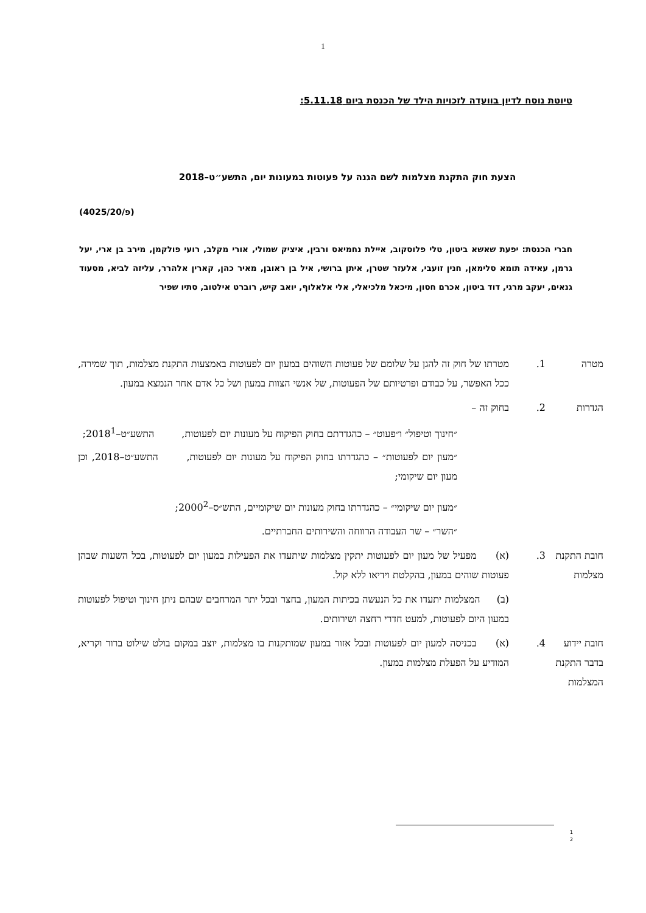1
טיוטת נוסח לדיון בוועדה לזכויות הילד של הכנסת ביום 5.11.18:
הצעת חוק התקנת מצלמות לשם הגנה על פעוטות במעונות יום, התשע״ט–2018
(פ/4025/20)
חברי הכנסת: יפעת שאשא ביטון, טלי פלוסקוב, איילת נחמיאס ורבין, איציק שמולי, אורי מקלב, רועי פולקמן, מירב בן ארי, יעל גרמן, עאידה תומא סלימאן, חנין זועבי, אלעזר שטרן, איתן ברושי, איל בן ראובן, מאיר כהן, קארין אלהרר, עליזה לביא, מסעוד גנאים, יעקב מרגי, דוד ביטון, אכרם חסון, מיכאל מלכיאלי, אלי אלאלוף, יואב קיש, רוברט אילטוב, סתיו שפיר
מטרה 1. מטרתו של חוק זה להגן על שלומם של פעוטות השוהים במעון יום לפעוטות באמצעות התקנת מצלמות, תוך שמירה, ככל האפשר, על כבודם ופרטיותם של הפעוטות, של אנשי הצוות במעון ושל כל אדם אחר הנמצא במעון.
הגדרות 2. בחוק זה –
״חינוך וטיפול״ ו״פעוט״ – כהגדרתם בחוק הפיקוח על מעונות יום לפעוטות, התשע״ט–2018<sup>1</sup>;
״מעון יום לפעוטות״ – כהגדרתו בחוק הפיקוח על מעונות יום לפעוטות, התשע״ט–2018, וכן מעון יום שיקומי;
״מעון יום שיקומי״ – כהגדרתו בחוק מעונות יום שיקומיים, התש״ס–2000<sup>2</sup>;
״השר״ – שר העבודה הרווחה והשירותים החברתיים.
חובת התקנת מצלמות
3. (א) מפעיל של מעון יום לפעוטות יתקין מצלמות שיתעדו את הפעילות במעון יום לפעוטות, בכל השעות שבהן פעוטות שוהים במעון, בהקלטת וידיאו ללא קול.
(ב) המצלמות יתעדו את כל הנעשה בכיתות המעון, בחצר ובכל יתר המרחבים שבהם ניתן חינוך וטיפול לפעוטות במעון היום לפעוטות, למעט חדרי רחצה ושירותים.
חובת יידוע בדבר התקנת המצלמות
4. (א) בכניסה למעון יום לפעוטות ובכל אזור במעון שמותקנות בו מצלמות, יוצב במקום בולט שילוט ברור וקריא, המודיע על הפעלת מצלמות במעון.
1
2